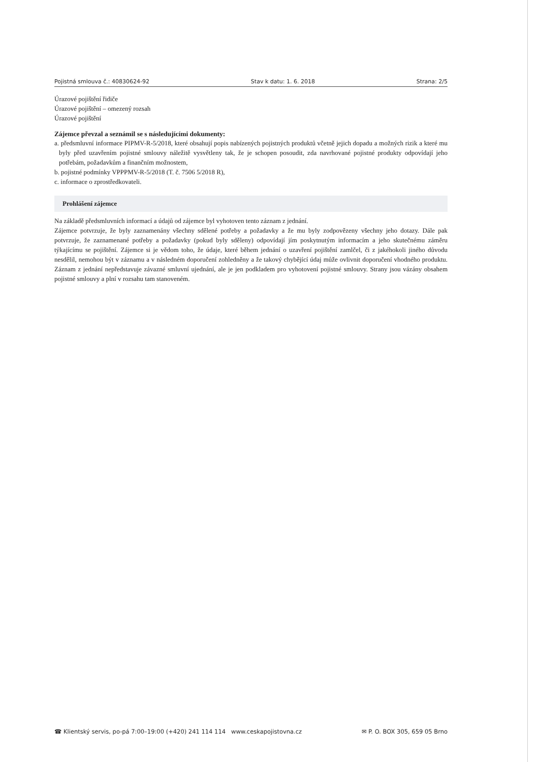Pojistná smlouva č.: 40830624-92 Stav k datu: 1. 6. 2018 Strana: 2/5
Úrazové pojištění řidiče
Úrazové pojištění – omezený rozsah
Úrazové pojištění
Zájemce převzal a seznámil se s následujícími dokumenty:
a. předsmluvní informace PIPMV-R-5/2018, které obsahují popis nabízených pojistných produktů včetně jejich dopadu a možných rizik a které mu byly před uzavřením pojistné smlouvy náležitě vysvětleny tak, že je schopen posoudit, zda navrhované pojistné produkty odpovídají jeho potřebám, požadavkům a finančním možnostem,
b. pojistné podmínky VPPPMV-R-5/2018 (T. č. 7506 5/2018 R),
c. informace o zprostředkovateli.
Prohlášení zájemce
Na základě předsmluvních informací a údajů od zájemce byl vyhotoven tento záznam z jednání.
Zájemce potvrzuje, že byly zaznamenány všechny sdělené potřeby a požadavky a že mu byly zodpovězeny všechny jeho dotazy. Dále pak potvrzuje, že zaznamenané potřeby a požadavky (pokud byly sděleny) odpovídají jím poskytnutým informacím a jeho skutečnému záměru týkajícímu se pojištění. Zájemce si je vědom toho, že údaje, které během jednání o uzavření pojištění zamlčel, či z jakéhokoli jiného důvodu nesdělil, nemohou být v záznamu a v následném doporučení zohledněny a že takový chybějící údaj může ovlivnit doporučení vhodného produktu. Záznam z jednání nepředstavuje závazné smluvní ujednání, ale je jen podkladem pro vyhotovení pojistné smlouvy. Strany jsou vázány obsahem pojistné smlouvy a plní v rozsahu tam stanoveném.
☎ Klientský servis, po-pá 7:00–19:00 (+420) 241 114 114 www.ceskapojistovna.cz ✉ P. O. BOX 305, 659 05 Brno